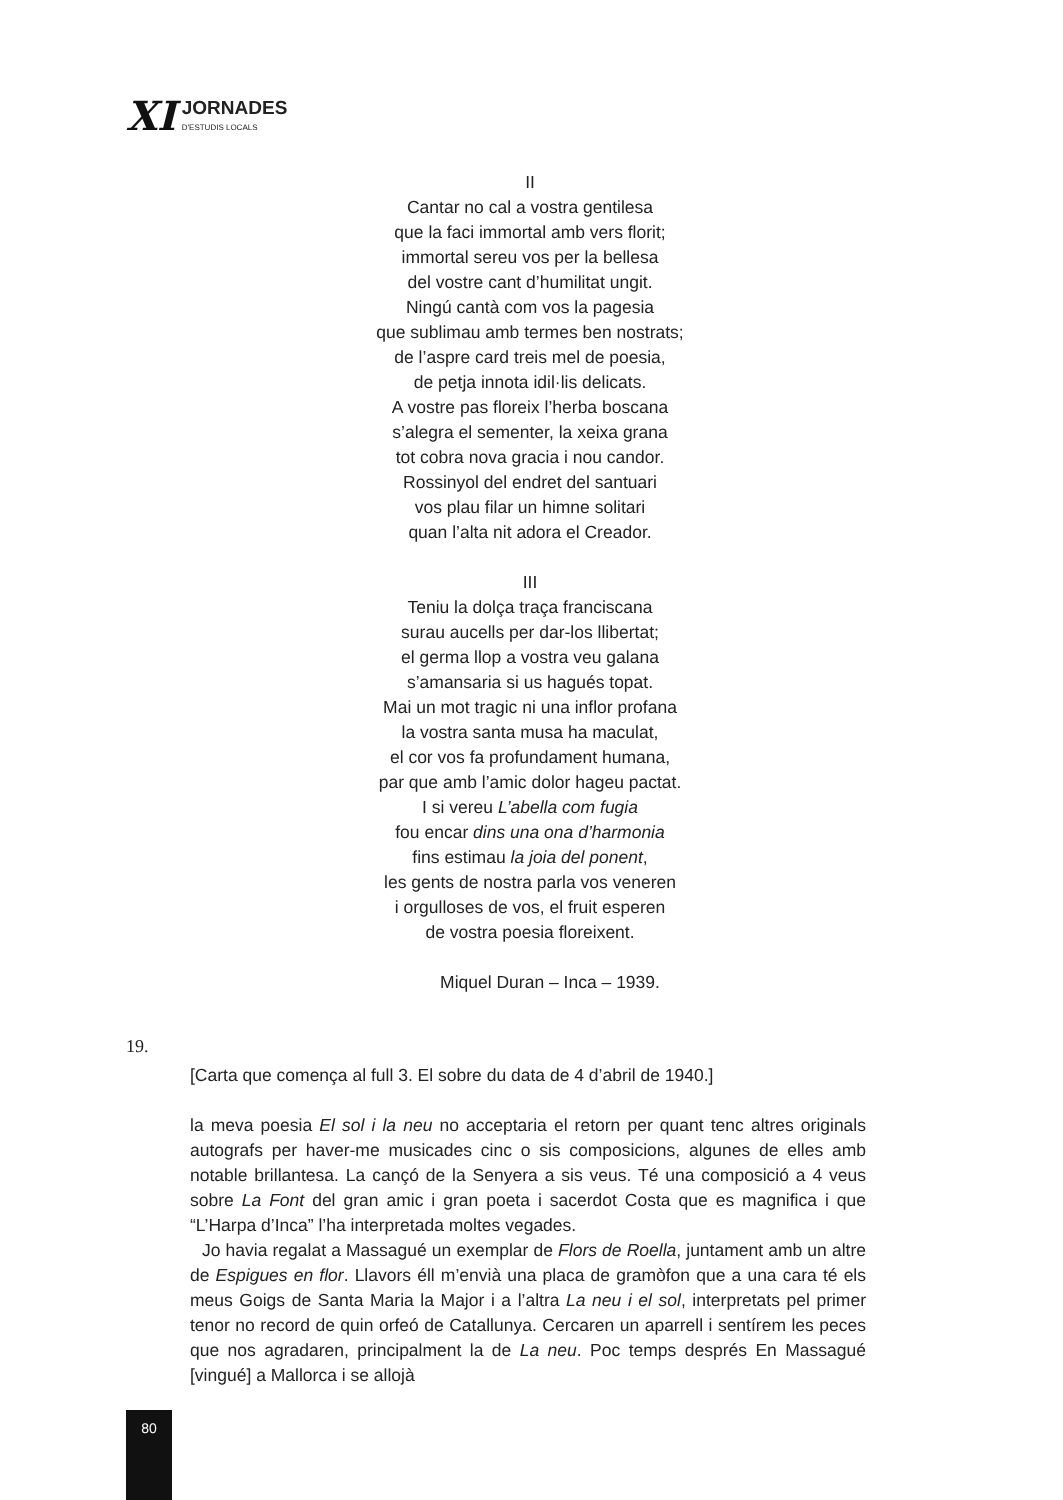XI
JORNADES
D'ESTUDIS LOCALS
II
Cantar no cal a vostra gentilesa
que la faci immortal amb vers florit;
immortal sereu vos per la bellesa
del vostre cant d’humilitat ungit.
Ningú cantà com vos la pagesia
que sublimau amb termes ben nostrats;
de l’aspre card treis mel de poesia,
de petja innota idil·lis delicats.
A vostre pas floreix l’herba boscana
s’alegra el sementer, la xeixa grana
tot cobra nova gracia i nou candor.
Rossinyol del endret del santuari
vos plau filar un himne solitari
quan l’alta nit adora el Creador.
III
Teniu la dolça traça franciscana
surau aucells per dar-los llibertat;
el germa llop a vostra veu galana
s’amansaria si us hagués topat.
Mai un mot tragic ni una inflor profana
la vostra santa musa ha maculat,
el cor vos fa profundament humana,
par que amb l’amic dolor hageu pactat.
I si vereu L’abella com fugia
fou encar dins una ona d’harmonia
fins estimau la joia del ponent,
les gents de nostra parla vos veneren
i orgulloses de vos, el fruit esperen
de vostra poesia floreixent.
Miquel Duran – Inca – 1939.
19.
[Carta que comença al full 3. El sobre du data de 4 d’abril de 1940.]
la meva poesia El sol i la neu no acceptaria el retorn per quant tenc altres originals autografs per haver-me musicades cinc o sis composicions, algunes de elles amb notable brillantesa. La cançó de la Senyera a sis veus. Té una composició a 4 veus sobre La Font del gran amic i gran poeta i sacerdot Costa que es magnifica i que “L’Harpa d’Inca” l’ha interpretada moltes vegades.
Jo havia regalat a Massagué un exemplar de Flors de Roella, juntament amb un altre de Espigues en flor. Llavors éll m’envià una placa de gramòfon que a una cara té els meus Goigs de Santa Maria la Major i a l’altra La neu i el sol, interpretats pel primer tenor no record de quin orfeó de Catallunya. Cercaren un aparrell i sentírem les peces que nos agradaren, principalment la de La neu. Poc temps després En Massagué [vingué] a Mallorca i se allojà
80